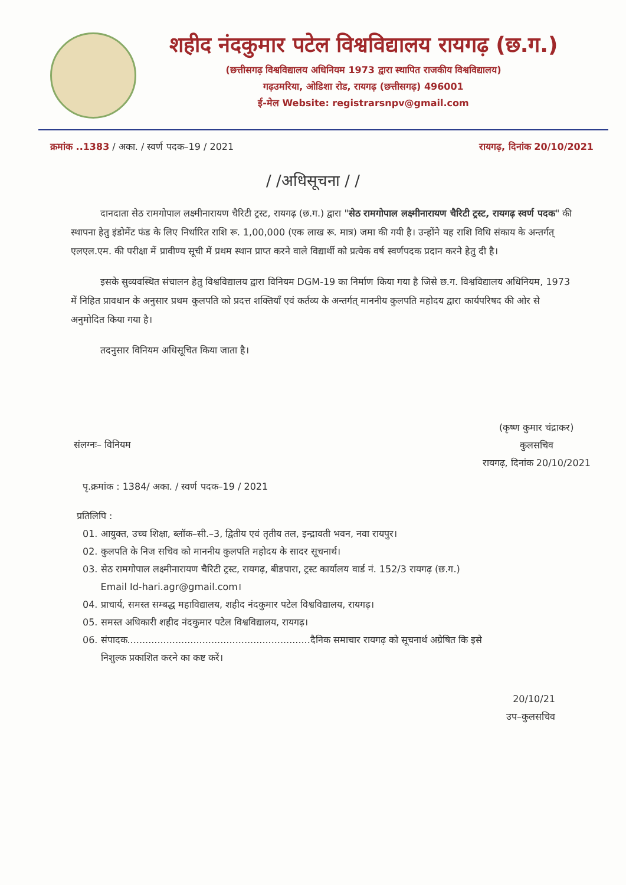शहीद नंदकुमार पटेल विश्वविद्यालय रायगढ़ (छ.ग.)
(छत्तीसगढ़ विश्वविद्यालय अधिनियम 1973 द्वारा स्थापित राजकीय विश्वविद्यालय)
गढ़उमरिया, ओडिशा रोड, रायगढ़ (छत्तीसगढ़) 496001
ई-मेल Website: registrarsnpv@gmail.com
क्रमांक ..1383 / अका. / स्वर्ण पदक–19 / 2021 रायगढ़, दिनांक 20/10/2021
/ /अधिसूचना / /
दानदाता सेठ रामगोपाल लक्ष्मीनारायण चैरिटी ट्रस्ट, रायगढ़ (छ.ग.) द्वारा "सेठ रामगोपाल लक्ष्मीनारायण चैरिटी ट्रस्ट, रायगढ़ स्वर्ण पदक" की स्थापना हेतु इंडोमेंट फंड के लिए निर्धारित राशि रू. 1,00,000 (एक लाख रू. मात्र) जमा की गयी है। उन्होंने यह राशि विधि संकाय के अन्तर्गत् एलएल.एम. की परीक्षा में प्रावीण्य सूची में प्रथम स्थान प्राप्त करने वाले विद्यार्थी को प्रत्येक वर्ष स्वर्णपदक प्रदान करने हेतु दी है।
इसके सुव्यवस्थित संचालन हेतु विश्वविद्यालय द्वारा विनियम DGM-19 का निर्माण किया गया है जिसे छ.ग. विश्वविद्यालय अधिनियम, 1973 में निहित प्रावधान के अनुसार प्रथम कुलपति को प्रदत्त शक्तियाँ एवं कर्तव्य के अन्तर्गत् माननीय कुलपति महोदय द्वारा कार्यपरिषद की ओर से अनुमोदित किया गया है।
तदनुसार विनियम अधिसूचित किया जाता है।
संलग्नः– विनियम
(कृष्ण कुमार चंद्राकर)
कुलसचिव
रायगढ़, दिनांक 20/10/2021
पृ.क्रमांक : 1384/ अका. / स्वर्ण पदक–19 / 2021
प्रतिलिपि :
01. आयुक्त, उच्च शिक्षा, ब्लॉक–सी.–3, द्वितीय एवं तृतीय तल, इन्द्रावती भवन, नवा रायपुर।
02. कुलपति के निज सचिव को माननीय कुलपति महोदय के सादर सूचनार्थ।
03. सेठ रामगोपाल लक्ष्मीनारायण चैरिटी ट्रस्ट, रायगढ़, बीडपारा, ट्रस्ट कार्यालय वार्ड नं. 152/3 रायगढ़ (छ.ग.)
Email Id-hari.agr@gmail.com।
04. प्राचार्य, समस्त सम्बद्ध महाविद्यालय, शहीद नंदकुमार पटेल विश्वविद्यालय, रायगढ़।
05. समस्त अधिकारी शहीद नंदकुमार पटेल विश्वविद्यालय, रायगढ़।
06. संपादक.............................................................दैनिक समाचार रायगढ़ को सूचनार्थ अग्रेषित कि इसे
निशुल्क प्रकाशित करने का कष्ट करें।
20/10/21
उप–कुलसचिव